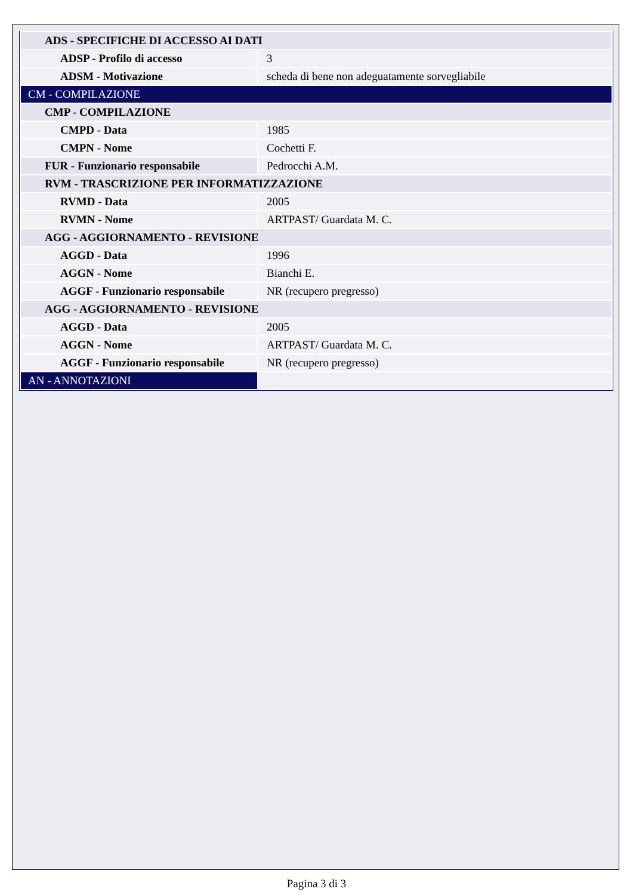| ADS - SPECIFICHE DI ACCESSO AI DATI | |
| ADSP - Profilo di accesso | 3 |
| ADSM - Motivazione | scheda di bene non adeguatamente sorvegliabile |
| CM - COMPILAZIONE | |
| CMP - COMPILAZIONE | |
| CMPD - Data | 1985 |
| CMPN - Nome | Cochetti F. |
| FUR - Funzionario responsabile | Pedrocchi A.M. |
| RVM - TRASCRIZIONE PER INFORMATIZZAZIONE | |
| RVMD - Data | 2005 |
| RVMN - Nome | ARTPAST/ Guardata M. C. |
| AGG - AGGIORNAMENTO - REVISIONE | |
| AGGD - Data | 1996 |
| AGGN - Nome | Bianchi E. |
| AGGF - Funzionario responsabile | NR (recupero pregresso) |
| AGG - AGGIORNAMENTO - REVISIONE | |
| AGGD - Data | 2005 |
| AGGN - Nome | ARTPAST/ Guardata M. C. |
| AGGF - Funzionario responsabile | NR (recupero pregresso) |
| AN - ANNOTAZIONI | |
Pagina 3 di 3